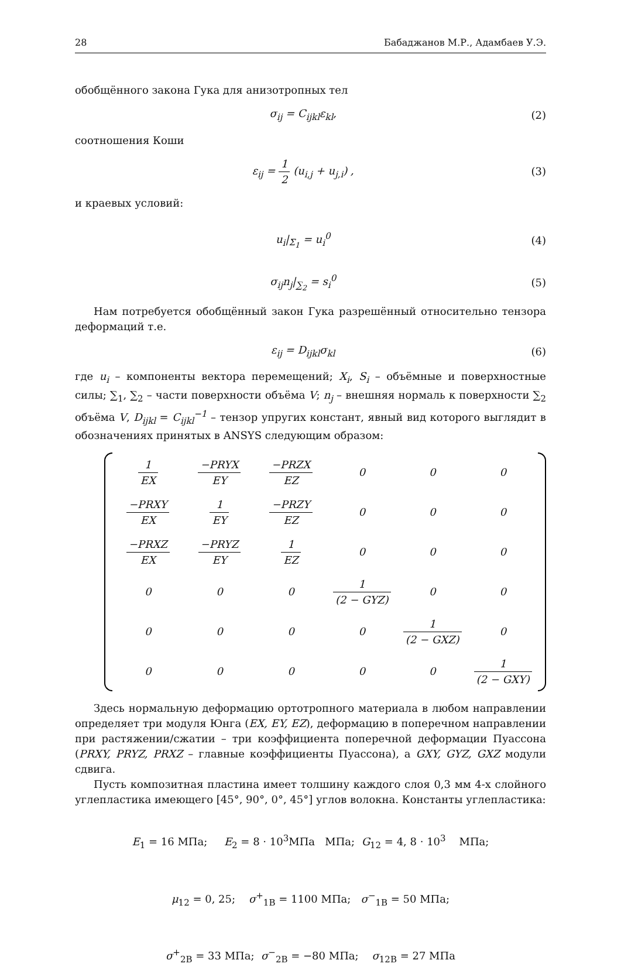28 Бабаджанов М.Р., Адамбаев У.Э.
обобщённого закона Гука для анизотропных тел
σ<sub>ij</sub> = C<sub>ijkl</sub>ε<sub>kl</sub>, (2)
соотношения Коши
ε<sub>ij</sub> = 1 2 (u<sub>i,j</sub> + u<sub>j,i</sub>) , (3)
и краевых условий:
u<sub>i</sub>|<sub>Σ<sub>1</sub></sub> = u<sub>i</sub><sup>0</sup> (4)
σ<sub>ij</sub>n<sub>j</sub>|<sub>∑<sub>2</sub></sub> = s<sub>i</sub><sup>0</sup> (5)
Нам потребуется обобщённый закон Гука разрешённый относительно тензора деформаций т.е.
ε<sub>ij</sub> = D<sub>ijkl</sub>σ<sub>kl</sub> (6)
где u<sub>i</sub> – компоненты вектора перемещений; X<sub>i</sub>, S<sub>i</sub> – объёмные и поверхностные силы; ∑<sub>1</sub>, ∑<sub>2</sub> – части поверхности объёма V; n<sub>j</sub> – внешняя нормаль к поверхности ∑<sub>2</sub> объёма V, D<sub>ijkl</sub> = C<sub>ijkl</sub><sup>−1</sup> – тензор упругих констант, явный вид которого выглядит в обозначениях принятых в ANSYS следующим образом:
| 1 EX | −PRYX EY | −PRZX EZ | 0 | 0 | 0 |
| −PRXY EX | 1 EY | −PRZY EZ | 0 | 0 | 0 |
| −PRXZ EX | −PRYZ EY | 1 EZ | 0 | 0 | 0 |
| 0 | 0 | 0 | 1 (2 − GYZ) | 0 | 0 |
| 0 | 0 | 0 | 0 | 1 (2 − GXZ) | 0 |
| 0 | 0 | 0 | 0 | 0 | 1 (2 − GXY) |
Здесь нормальную деформацию ортотропного материала в любом направлении определяет три модуля Юнга (EX, EY, EZ), деформацию в поперечном направлении при растяжении/сжатии – три коэффициента поперечной деформации Пуассона (PRXY, PRYZ, PRXZ – главные коэффициенты Пуассона), а GXY, GYZ, GXZ модули сдвига.
Пусть композитная пластина имеет толшину каждого слоя 0,3 мм 4-х слойного углепластика имеющего [45°, 90°, 0°, 45°] углов волокна. Константы углепластика:
E<sub>1</sub> = 16 МПа; E<sub>2</sub> = 8 · 10<sup>3</sup>МПа МПа; G<sub>12</sub> = 4, 8 · 10<sup>3</sup> МПа;
μ<sub>12</sub> = 0, 25; σ<sup>+</sup><sub>1B</sub> = 1100 МПа; σ<sup>−</sup><sub>1B</sub> = 50 МПа;
σ<sup>+</sup><sub>2B</sub> = 33 МПа; σ<sup>−</sup><sub>2B</sub> = −80 МПа; σ<sub>12B</sub> = 27 МПа